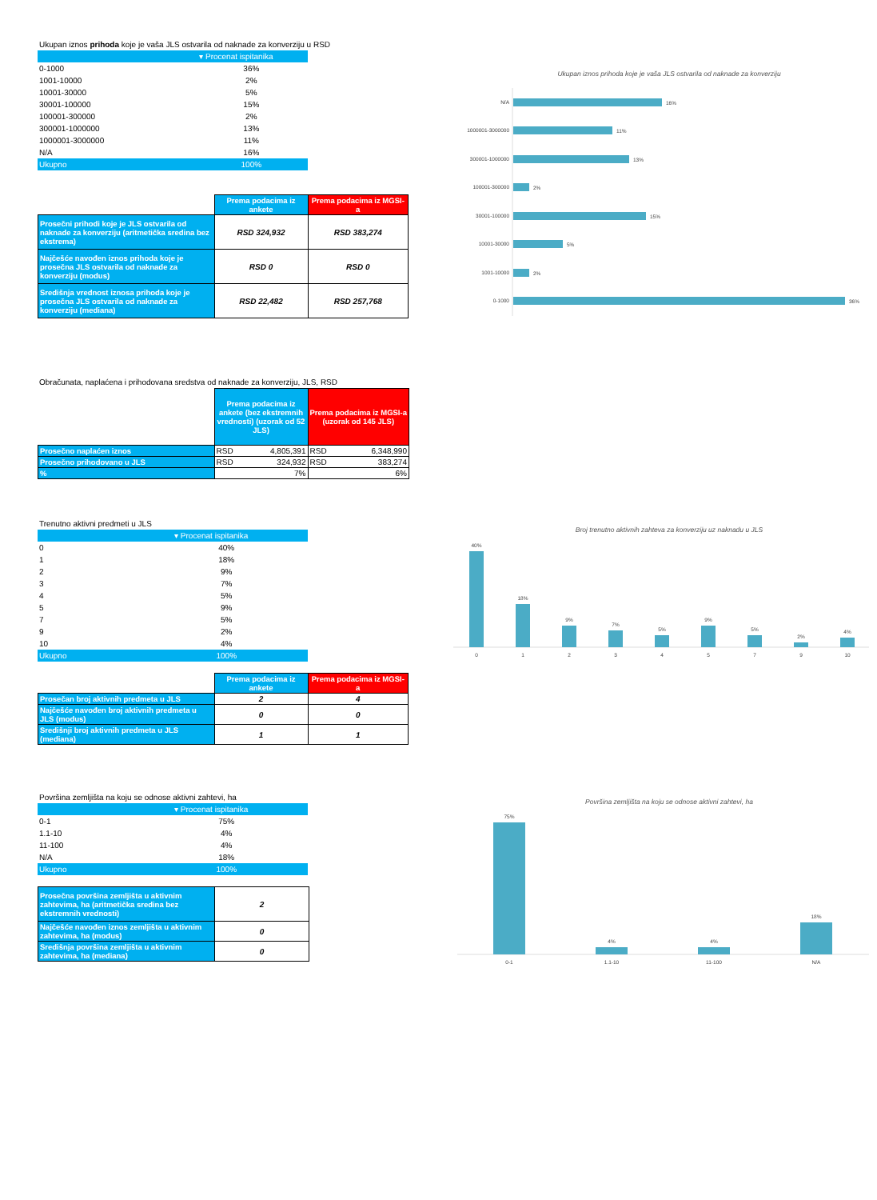Ukupan iznos prihoda koje je vaša JLS ostvarila od naknade za konverziju u RSD
| | ▾ Procenat ispitanika |
| --- | --- |
| 0-1000 | 36% |
| 1001-10000 | 2% |
| 10001-30000 | 5% |
| 30001-100000 | 15% |
| 100001-300000 | 2% |
| 300001-1000000 | 13% |
| 1000001-3000000 | 11% |
| N/A | 16% |
| Ukupno | 100% |
| | Prema podacima iz ankete | Prema podacima iz MGSI-a |
| Prosečni prihodi koje je JLS ostvarila od naknade za konverziju (aritmetička sredina bez ekstrema) | RSD 324,932 | RSD 383,274 |
| Najčešće navođen iznos prihoda koje je prosečna JLS ostvarila od naknade za konverziju (modus) | RSD 0 | RSD 0 |
| Središnja vrednost iznosa prihoda koje je prosečna JLS ostvarila od naknade za konverziju (mediana) | RSD 22,482 | RSD 257,768 |
Ukupan iznos prihoda koje je vaša JLS ostvarila od naknade za konverziju
N/A
16%
1000001-3000000
11%
300001-1000000
13%
100001-300000
2%
30001-100000
15%
10001-30000
5%
1001-10000
2%
0-1000
36%
Obračunata, naplaćena i prihodovana sredstva od naknade za konverziju, JLS, RSD
| | Prema podacima iz ankete (bez ekstremnih vrednosti) (uzorak od 52 JLS) | Prema podacima iz MGSI-a (uzorak od 145 JLS) |
| Prosečno naplaćen iznos | RSD 4,805,391 | RSD 6,348,990 |
| Prosečno prihodovano u JLS | RSD 324,932 | RSD 383,274 |
| % | 7% | 6% |
Trenutno aktivni predmeti u JLS
| | ▾ Procenat ispitanika |
| --- | --- |
| 0 | 40% |
| 1 | 18% |
| 2 | 9% |
| 3 | 7% |
| 4 | 5% |
| 5 | 9% |
| 7 | 5% |
| 9 | 2% |
| 10 | 4% |
| Ukupno | 100% |
| | Prema podacima iz ankete | Prema podacima iz MGSI-a |
| Prosečan broj aktivnih predmeta u JLS | 2 | 4 |
| Najčešće navođen broj aktivnih predmeta u JLS (modus) | 0 | 0 |
| Središnji broj aktivnih predmeta u JLS (mediana) | 1 | 1 |
Broj trenutno aktivnih zahteva za konverziju uz naknadu u JLS
40%
0
18%
1
9%
2
7%
3
5%
4
9%
5
5%
7
2%
9
4%
10
Površina zemljišta na koju se odnose aktivni zahtevi, ha
| | ▾ Procenat ispitanika |
| --- | --- |
| 0-1 | 75% |
| 1.1-10 | 4% |
| 11-100 | 4% |
| N/A | 18% |
| Ukupno | 100% |
| Prosečna površina zemljišta u aktivnim zahtevima, ha (aritmetička sredina bez ekstremnih vrednosti) | 2 |
| Najčešće navođen iznos zemljišta u aktivnim zahtevima, ha (modus) | 0 |
| Središnja površina zemljišta u aktivnim zahtevima, ha (mediana) | 0 |
Površina zemljišta na koju se odnose aktivni zahtevi, ha
75%
0-1
4%
1.1-10
4%
11-100
18%
N/A